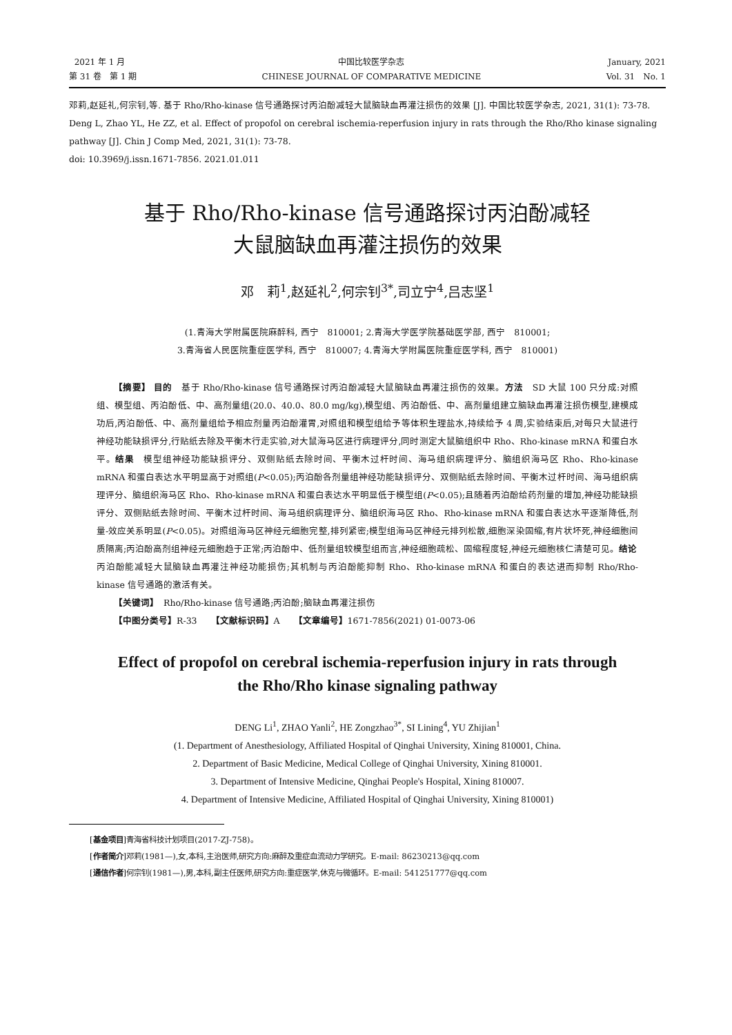2021 年 1 月
第 31 卷　第 1 期
中国比较医学杂志
CHINESE JOURNAL OF COMPARATIVE MEDICINE
January, 2021
Vol. 31　No. 1
邓莉,赵延礼,何宗钊,等. 基于 Rho/Rho-kinase 信号通路探讨丙泊酚减轻大鼠脑缺血再灌注损伤的效果 [J]. 中国比较医学杂志, 2021, 31(1): 73-78.
Deng L, Zhao YL, He ZZ, et al. Effect of propofol on cerebral ischemia-reperfusion injury in rats through the Rho/Rho kinase signaling pathway [J]. Chin J Comp Med, 2021, 31(1): 73-78.
doi: 10.3969/j.issn.1671-7856. 2021.01.011
基于 Rho/Rho-kinase 信号通路探讨丙泊酚减轻
大鼠脑缺血再灌注损伤的效果
邓　莉<sup>1</sup>,赵延礼<sup>2</sup>,何宗钊<sup>3*</sup>,司立宁<sup>4</sup>,吕志坚<sup>1</sup>
(1.青海大学附属医院麻醉科, 西宁　810001; 2.青海大学医学院基础医学部, 西宁　810001;
3.青海省人民医院重症医学科, 西宁　810007; 4.青海大学附属医院重症医学科, 西宁　810001)
【摘要】 目的　基于 Rho/Rho-kinase 信号通路探讨丙泊酚减轻大鼠脑缺血再灌注损伤的效果。方法　SD 大鼠 100 只分成:对照组、模型组、丙泊酚低、中、高剂量组(20.0、40.0、80.0 mg/kg),模型组、丙泊酚低、中、高剂量组建立脑缺血再灌注损伤模型,建模成功后,丙泊酚低、中、高剂量组给予相应剂量丙泊酚灌胃,对照组和模型组给予等体积生理盐水,持续给予 4 周,实验结束后,对每只大鼠进行神经功能缺损评分,行贴纸去除及平衡木行走实验,对大鼠海马区进行病理评分,同时测定大鼠脑组织中 Rho、Rho-kinase mRNA 和蛋白水平。结果　模型组神经功能缺损评分、双侧贴纸去除时间、平衡木过杆时间、海马组织病理评分、脑组织海马区 Rho、Rho-kinase mRNA 和蛋白表达水平明显高于对照组(P<0.05);丙泊酚各剂量组神经功能缺损评分、双侧贴纸去除时间、平衡木过杆时间、海马组织病理评分、脑组织海马区 Rho、Rho-kinase mRNA 和蛋白表达水平明显低于模型组(P<0.05);且随着丙泊酚给药剂量的增加,神经功能缺损评分、双侧贴纸去除时间、平衡木过杆时间、海马组织病理评分、脑组织海马区 Rho、Rho-kinase mRNA 和蛋白表达水平逐渐降低,剂量-效应关系明显(P<0.05)。对照组海马区神经元细胞完整,排列紧密;模型组海马区神经元排列松散,细胞深染固缩,有片状坏死,神经细胞间质隔离;丙泊酚高剂组神经元细胞趋于正常;丙泊酚中、低剂量组较模型组而言,神经细胞疏松、固缩程度轻,神经元细胞核仁清楚可见。结论　丙泊酚能减轻大鼠脑缺血再灌注神经功能损伤;其机制与丙泊酚能抑制 Rho、Rho-kinase mRNA 和蛋白的表达进而抑制 Rho/Rho-kinase 信号通路的激活有关。
【关键词】　Rho/Rho-kinase 信号通路;丙泊酚;脑缺血再灌注损伤
【中图分类号】R-33　　【文献标识码】A　　【文章编号】1671-7856(2021) 01-0073-06
Effect of propofol on cerebral ischemia-reperfusion injury in rats through
the Rho/Rho kinase signaling pathway
DENG Li<sup>1</sup>, ZHAO Yanli<sup>2</sup>, HE Zongzhao<sup>3*</sup>, SI Lining<sup>4</sup>, YU Zhijian<sup>1</sup>
(1. Department of Anesthesiology, Affiliated Hospital of Qinghai University, Xining 810001, China.
2. Department of Basic Medicine, Medical College of Qinghai University, Xining 810001.
3. Department of Intensive Medicine, Qinghai People's Hospital, Xining 810007.
4. Department of Intensive Medicine, Affiliated Hospital of Qinghai University, Xining 810001)
[基金项目]青海省科技计划项目(2017-ZJ-758)。
[作者简介]邓莉(1981—),女,本科,主治医师,研究方向:麻醉及重症血流动力学研究。E-mail: 86230213@qq.com
[通信作者]何宗钊(1981—),男,本科,副主任医师,研究方向:重症医学,休克与微循环。E-mail: 541251777@qq.com